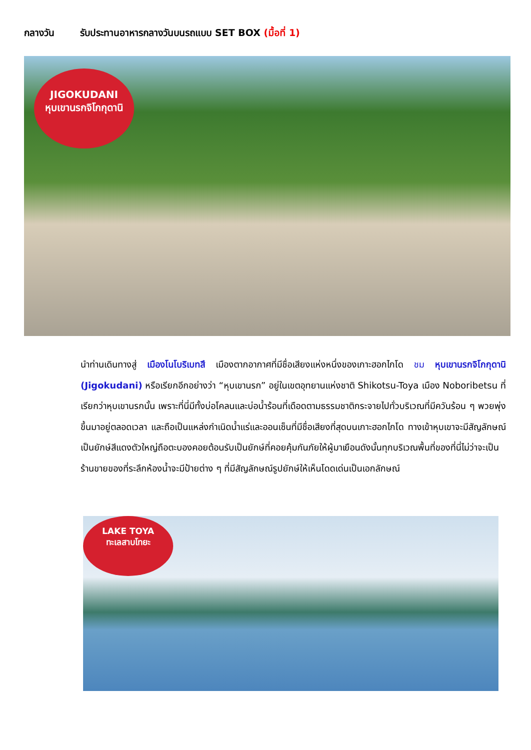กลางวัน รับประทานอาหารกลางวันบนรถแบบ SET BOX (มื้อที่ 1)
JIGOKUDANI
หุบเขานรกจิโกกุดานิ
นำท่านเดินทางสู่ เมืองโนโบริเบทสึ เมืองตากอากาศที่มีชื่อเสียงแห่งหนึ่งของเกาะฮอกไกโด ชม หุบเขานรกจิโกกุดานิ (Jigokudani) หรือเรียกอีกอย่างว่า “หุบเขานรก” อยู่ในเขตอุทยานแห่งชาติ Shikotsu-Toya เมือง Noboribetsu ที่เรียกว่าหุบเขานรกนั้น เพราะที่นี่มีทั้งบ่อโคลนและบ่อน้ำร้อนที่เดือดตามธรรมชาติกระจายไปทั่วบริเวณที่มีควันร้อน ๆ พวยพุ่งขึ้นมาอยู่ตลอดเวลา และถือเป็นแหล่งกำเนิดน้ำแร่และออนเซ็นที่มีชื่อเสียงที่สุดบนเกาะฮอกไกโด ทางเข้าหุบเขาจะมีสัญลักษณ์เป็นยักษ์สีแดงตัวใหญ่ถือตะบองคอยต้อนรับเป็นยักษ์ที่คอยคุ้มกันภัยให้ผู้มาเยือนดังนั้นทุกบริเวณพื้นที่ของที่นี่ไม่ว่าจะเป็นร้านขายของที่ระลึกห้องน้ำจะมีป้ายต่าง ๆ ที่มีสัญลักษณ์รูปยักษ์ให้เห็นโดดเด่นเป็นเอกลักษณ์
LAKE TOYA
ทะเลสาบโทยะ